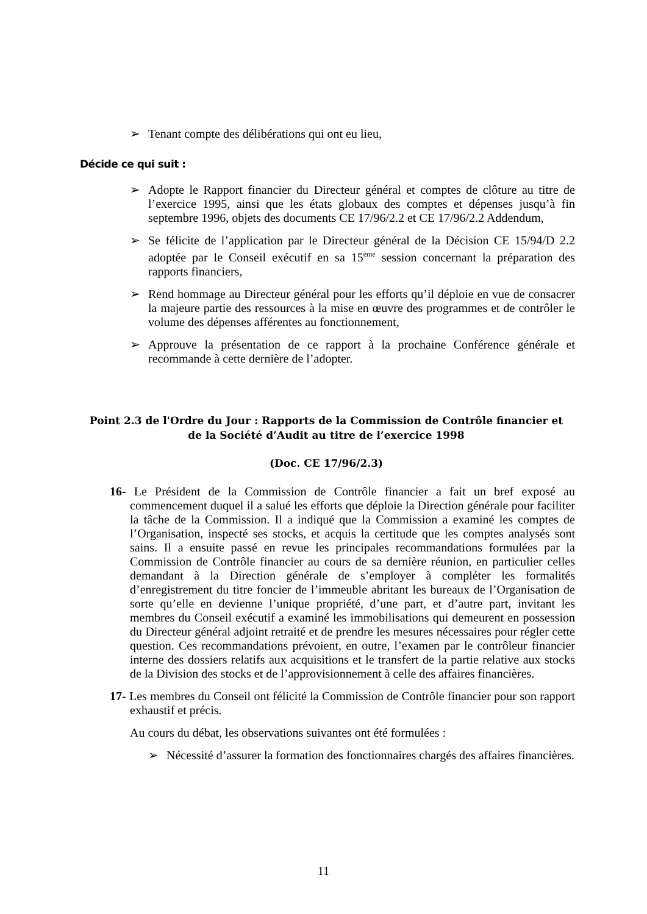➢ Tenant compte des délibérations qui ont eu lieu,
Décide ce qui suit :
➢ Adopte le Rapport financier du Directeur général et comptes de clôture au titre de l’exercice 1995, ainsi que les états globaux des comptes et dépenses jusqu’à fin septembre 1996, objets des documents CE 17/96/2.2 et CE 17/96/2.2 Addendum,
➢ Se félicite de l’application par le Directeur général de la Décision CE 15/94/D 2.2 adoptée par le Conseil exécutif en sa 15<sup>ème</sup> session concernant la préparation des rapports financiers,
➢ Rend hommage au Directeur général pour les efforts qu’il déploie en vue de consacrer la majeure partie des ressources à la mise en œuvre des programmes et de contrôler le volume des dépenses afférentes au fonctionnement,
➢ Approuve la présentation de ce rapport à la prochaine Conférence générale et recommande à cette dernière de l’adopter.
Point 2.3 de l'Ordre du Jour : Rapports de la Commission de Contrôle financier et de la Société d’Audit au titre de l’exercice 1998
(Doc. CE 17/96/2.3)
16- Le Président de la Commission de Contrôle financier a fait un bref exposé au commencement duquel il a salué les efforts que déploie la Direction générale pour faciliter la tâche de la Commission. Il a indiqué que la Commission a examiné les comptes de l’Organisation, inspecté ses stocks, et acquis la certitude que les comptes analysés sont sains. Il a ensuite passé en revue les principales recommandations formulées par la Commission de Contrôle financier au cours de sa dernière réunion, en particulier celles demandant à la Direction générale de s’employer à compléter les formalités d’enregistrement du titre foncier de l’immeuble abritant les bureaux de l’Organisation de sorte qu’elle en devienne l’unique propriété, d’une part, et d’autre part, invitant les membres du Conseil exécutif a examiné les immobilisations qui demeurent en possession du Directeur général adjoint retraité et de prendre les mesures nécessaires pour régler cette question. Ces recommandations prévoient, en outre, l’examen par le contrôleur financier interne des dossiers relatifs aux acquisitions et le transfert de la partie relative aux stocks de la Division des stocks et de l’approvisionnement à celle des affaires financières.
17- Les membres du Conseil ont félicité la Commission de Contrôle financier pour son rapport exhaustif et précis.
Au cours du débat, les observations suivantes ont été formulées :
➢ Nécessité d’assurer la formation des fonctionnaires chargés des affaires financières.
11